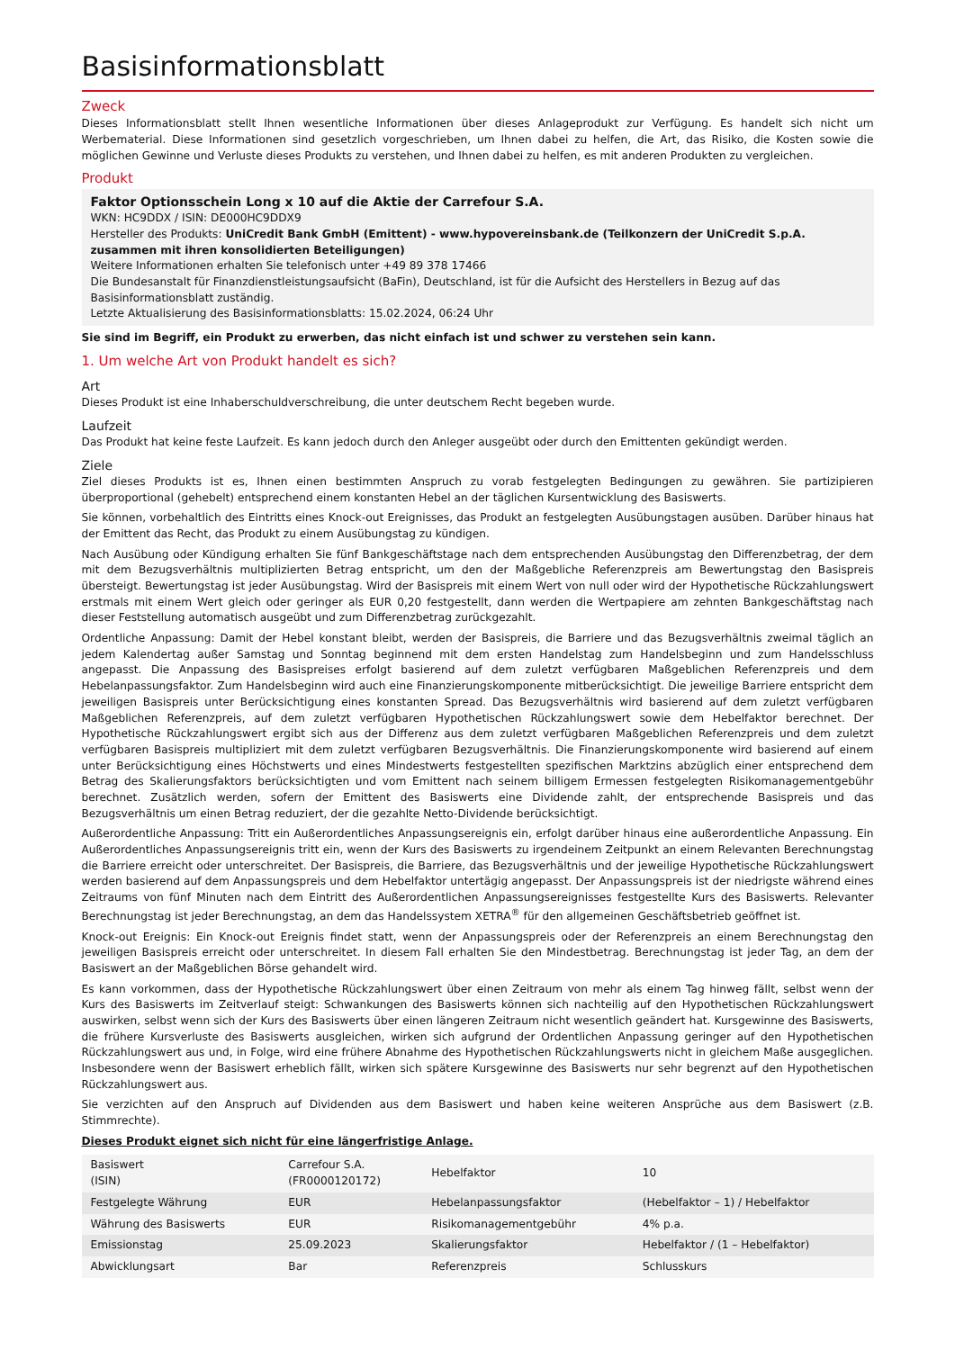Basisinformationsblatt
Zweck
Dieses Informationsblatt stellt Ihnen wesentliche Informationen über dieses Anlageprodukt zur Verfügung. Es handelt sich nicht um Werbematerial. Diese Informationen sind gesetzlich vorgeschrieben, um Ihnen dabei zu helfen, die Art, das Risiko, die Kosten sowie die möglichen Gewinne und Verluste dieses Produkts zu verstehen, und Ihnen dabei zu helfen, es mit anderen Produkten zu vergleichen.
Produkt
Faktor Optionsschein Long x 10 auf die Aktie der Carrefour S.A.
WKN: HC9DDX / ISIN: DE000HC9DDX9
Hersteller des Produkts: UniCredit Bank GmbH (Emittent) - www.hypovereinsbank.de (Teilkonzern der UniCredit S.p.A. zusammen mit ihren konsolidierten Beteiligungen)
Weitere Informationen erhalten Sie telefonisch unter +49 89 378 17466
Die Bundesanstalt für Finanzdienstleistungsaufsicht (BaFin), Deutschland, ist für die Aufsicht des Herstellers in Bezug auf das Basisinformationsblatt zuständig.
Letzte Aktualisierung des Basisinformationsblatts: 15.02.2024, 06:24 Uhr
Sie sind im Begriff, ein Produkt zu erwerben, das nicht einfach ist und schwer zu verstehen sein kann.
1. Um welche Art von Produkt handelt es sich?
Art
Dieses Produkt ist eine Inhaberschuldverschreibung, die unter deutschem Recht begeben wurde.
Laufzeit
Das Produkt hat keine feste Laufzeit. Es kann jedoch durch den Anleger ausgeübt oder durch den Emittenten gekündigt werden.
Ziele
Ziel dieses Produkts ist es, Ihnen einen bestimmten Anspruch zu vorab festgelegten Bedingungen zu gewähren. Sie partizipieren überproportional (gehebelt) entsprechend einem konstanten Hebel an der täglichen Kursentwicklung des Basiswerts.
Sie können, vorbehaltlich des Eintritts eines Knock-out Ereignisses, das Produkt an festgelegten Ausübungstagen ausüben. Darüber hinaus hat der Emittent das Recht, das Produkt zu einem Ausübungstag zu kündigen.
Nach Ausübung oder Kündigung erhalten Sie fünf Bankgeschäftstage nach dem entsprechenden Ausübungstag den Differenzbetrag, der dem mit dem Bezugsverhältnis multiplizierten Betrag entspricht, um den der Maßgebliche Referenzpreis am Bewertungstag den Basispreis übersteigt. Bewertungstag ist jeder Ausübungstag. Wird der Basispreis mit einem Wert von null oder wird der Hypothetische Rückzahlungswert erstmals mit einem Wert gleich oder geringer als EUR 0,20 festgestellt, dann werden die Wertpapiere am zehnten Bankgeschäftstag nach dieser Feststellung automatisch ausgeübt und zum Differenzbetrag zurückgezahlt.
Ordentliche Anpassung: Damit der Hebel konstant bleibt, werden der Basispreis, die Barriere und das Bezugsverhältnis zweimal täglich an jedem Kalendertag außer Samstag und Sonntag beginnend mit dem ersten Handelstag zum Handelsbeginn und zum Handelsschluss angepasst. Die Anpassung des Basispreises erfolgt basierend auf dem zuletzt verfügbaren Maßgeblichen Referenzpreis und dem Hebelanpassungsfaktor. Zum Handelsbeginn wird auch eine Finanzierungskomponente mitberücksichtigt. Die jeweilige Barriere entspricht dem jeweiligen Basispreis unter Berücksichtigung eines konstanten Spread. Das Bezugsverhältnis wird basierend auf dem zuletzt verfügbaren Maßgeblichen Referenzpreis, auf dem zuletzt verfügbaren Hypothetischen Rückzahlungswert sowie dem Hebelfaktor berechnet. Der Hypothetische Rückzahlungswert ergibt sich aus der Differenz aus dem zuletzt verfügbaren Maßgeblichen Referenzpreis und dem zuletzt verfügbaren Basispreis multipliziert mit dem zuletzt verfügbaren Bezugsverhältnis. Die Finanzierungskomponente wird basierend auf einem unter Berücksichtigung eines Höchstwerts und eines Mindestwerts festgestellten spezifischen Marktzins abzüglich einer entsprechend dem Betrag des Skalierungsfaktors berücksichtigten und vom Emittent nach seinem billigem Ermessen festgelegten Risikomanagementgebühr berechnet. Zusätzlich werden, sofern der Emittent des Basiswerts eine Dividende zahlt, der entsprechende Basispreis und das Bezugsverhältnis um einen Betrag reduziert, der die gezahlte Netto-Dividende berücksichtigt.
Außerordentliche Anpassung: Tritt ein Außerordentliches Anpassungsereignis ein, erfolgt darüber hinaus eine außerordentliche Anpassung. Ein Außerordentliches Anpassungsereignis tritt ein, wenn der Kurs des Basiswerts zu irgendeinem Zeitpunkt an einem Relevanten Berechnungstag die Barriere erreicht oder unterschreitet. Der Basispreis, die Barriere, das Bezugsverhältnis und der jeweilige Hypothetische Rückzahlungswert werden basierend auf dem Anpassungspreis und dem Hebelfaktor untertägig angepasst. Der Anpassungspreis ist der niedrigste während eines Zeitraums von fünf Minuten nach dem Eintritt des Außerordentlichen Anpassungsereignisses festgestellte Kurs des Basiswerts. Relevanter Berechnungstag ist jeder Berechnungstag, an dem das Handelssystem XETRA<sup>®</sup> für den allgemeinen Geschäftsbetrieb geöffnet ist.
Knock-out Ereignis: Ein Knock-out Ereignis findet statt, wenn der Anpassungspreis oder der Referenzpreis an einem Berechnungstag den jeweiligen Basispreis erreicht oder unterschreitet. In diesem Fall erhalten Sie den Mindestbetrag. Berechnungstag ist jeder Tag, an dem der Basiswert an der Maßgeblichen Börse gehandelt wird.
Es kann vorkommen, dass der Hypothetische Rückzahlungswert über einen Zeitraum von mehr als einem Tag hinweg fällt, selbst wenn der Kurs des Basiswerts im Zeitverlauf steigt: Schwankungen des Basiswerts können sich nachteilig auf den Hypothetischen Rückzahlungswert auswirken, selbst wenn sich der Kurs des Basiswerts über einen längeren Zeitraum nicht wesentlich geändert hat. Kursgewinne des Basiswerts, die frühere Kursverluste des Basiswerts ausgleichen, wirken sich aufgrund der Ordentlichen Anpassung geringer auf den Hypothetischen Rückzahlungswert aus und, in Folge, wird eine frühere Abnahme des Hypothetischen Rückzahlungswerts nicht in gleichem Maße ausgeglichen. Insbesondere wenn der Basiswert erheblich fällt, wirken sich spätere Kursgewinne des Basiswerts nur sehr begrenzt auf den Hypothetischen Rückzahlungswert aus.
Sie verzichten auf den Anspruch auf Dividenden aus dem Basiswert und haben keine weiteren Ansprüche aus dem Basiswert (z.B. Stimmrechte).
Dieses Produkt eignet sich nicht für eine längerfristige Anlage.
| Basiswert (ISIN) | Carrefour S.A. (FR0000120172) | Hebelfaktor | 10 |
| Festgelegte Währung | EUR | Hebelanpassungsfaktor | (Hebelfaktor – 1) / Hebelfaktor |
| Währung des Basiswerts | EUR | Risikomanagementgebühr | 4% p.a. |
| Emissionstag | 25.09.2023 | Skalierungsfaktor | Hebelfaktor / (1 – Hebelfaktor) |
| Abwicklungsart | Bar | Referenzpreis | Schlusskurs |